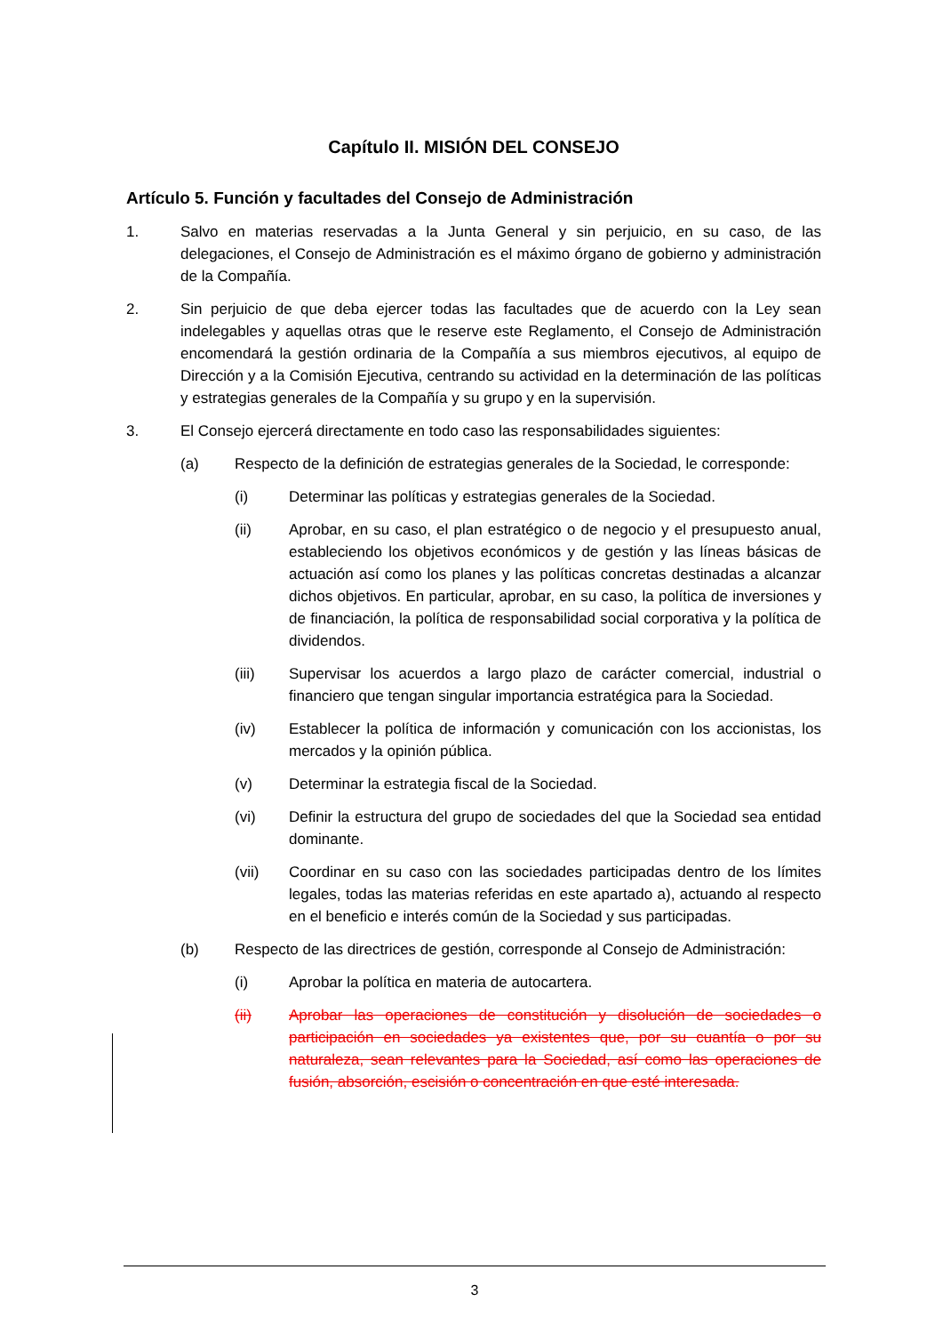Capítulo II. MISIÓN DEL CONSEJO
Artículo 5. Función y facultades del Consejo de Administración
1. Salvo en materias reservadas a la Junta General y sin perjuicio, en su caso, de las delegaciones, el Consejo de Administración es el máximo órgano de gobierno y administración de la Compañía.
2. Sin perjuicio de que deba ejercer todas las facultades que de acuerdo con la Ley sean indelegables y aquellas otras que le reserve este Reglamento, el Consejo de Administración encomendará la gestión ordinaria de la Compañía a sus miembros ejecutivos, al equipo de Dirección y a la Comisión Ejecutiva, centrando su actividad en la determinación de las políticas y estrategias generales de la Compañía y su grupo y en la supervisión.
3. El Consejo ejercerá directamente en todo caso las responsabilidades siguientes:
(a) Respecto de la definición de estrategias generales de la Sociedad, le corresponde:
(i) Determinar las políticas y estrategias generales de la Sociedad.
(ii) Aprobar, en su caso, el plan estratégico o de negocio y el presupuesto anual, estableciendo los objetivos económicos y de gestión y las líneas básicas de actuación así como los planes y las políticas concretas destinadas a alcanzar dichos objetivos. En particular, aprobar, en su caso, la política de inversiones y de financiación, la política de responsabilidad social corporativa y la política de dividendos.
(iii) Supervisar los acuerdos a largo plazo de carácter comercial, industrial o financiero que tengan singular importancia estratégica para la Sociedad.
(iv) Establecer la política de información y comunicación con los accionistas, los mercados y la opinión pública.
(v) Determinar la estrategia fiscal de la Sociedad.
(vi) Definir la estructura del grupo de sociedades del que la Sociedad sea entidad dominante.
(vii) Coordinar en su caso con las sociedades participadas dentro de los límites legales, todas las materias referidas en este apartado a), actuando al respecto en el beneficio e interés común de la Sociedad y sus participadas.
(b) Respecto de las directrices de gestión, corresponde al Consejo de Administración:
(i) Aprobar la política en materia de autocartera.
(ii) Aprobar las operaciones de constitución y disolución de sociedades o participación en sociedades ya existentes que, por su cuantía o por su naturaleza, sean relevantes para la Sociedad, así como las operaciones de fusión, absorción, escisión o concentración en que esté interesada.
3